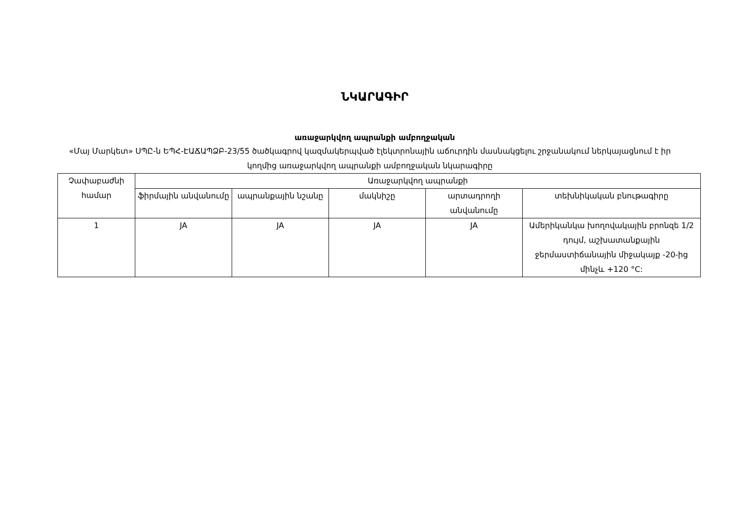ՆԿԱՐԱԳԻՐ
առաջարկվող ապրանքի ամբողջական
«Մայ Մարկետ» ՍՊԸ-ն ԵՊՀ-ԷԱՃԱՊՁԲ-23/55 ծածկագրով կազմակերպված էլեկտրոնային աճուրդին մասնակցելու շրջանակում ներկայացնում է իր կողմից առաջարկվող ապրանքի ամբողջական նկարագիրը
| Չափաբաժնի համար | Առաջարկվող ապրանքի | | | | |
| --- | --- | --- | --- | --- | --- |
| | ֆիրմային անվանումը | ապրանքային նշանը | մակնիշը | արտադրողի անվանումը | տեխնիկական բնութագիրը |
| 1 | JA | JA | JA | JA | Ամերիկանկա խողովակային բրոնզե 1/2 դույմ, աշխատանքային ջերմաստիճանային միջակայք -20-ից մինչև +120 °C: |